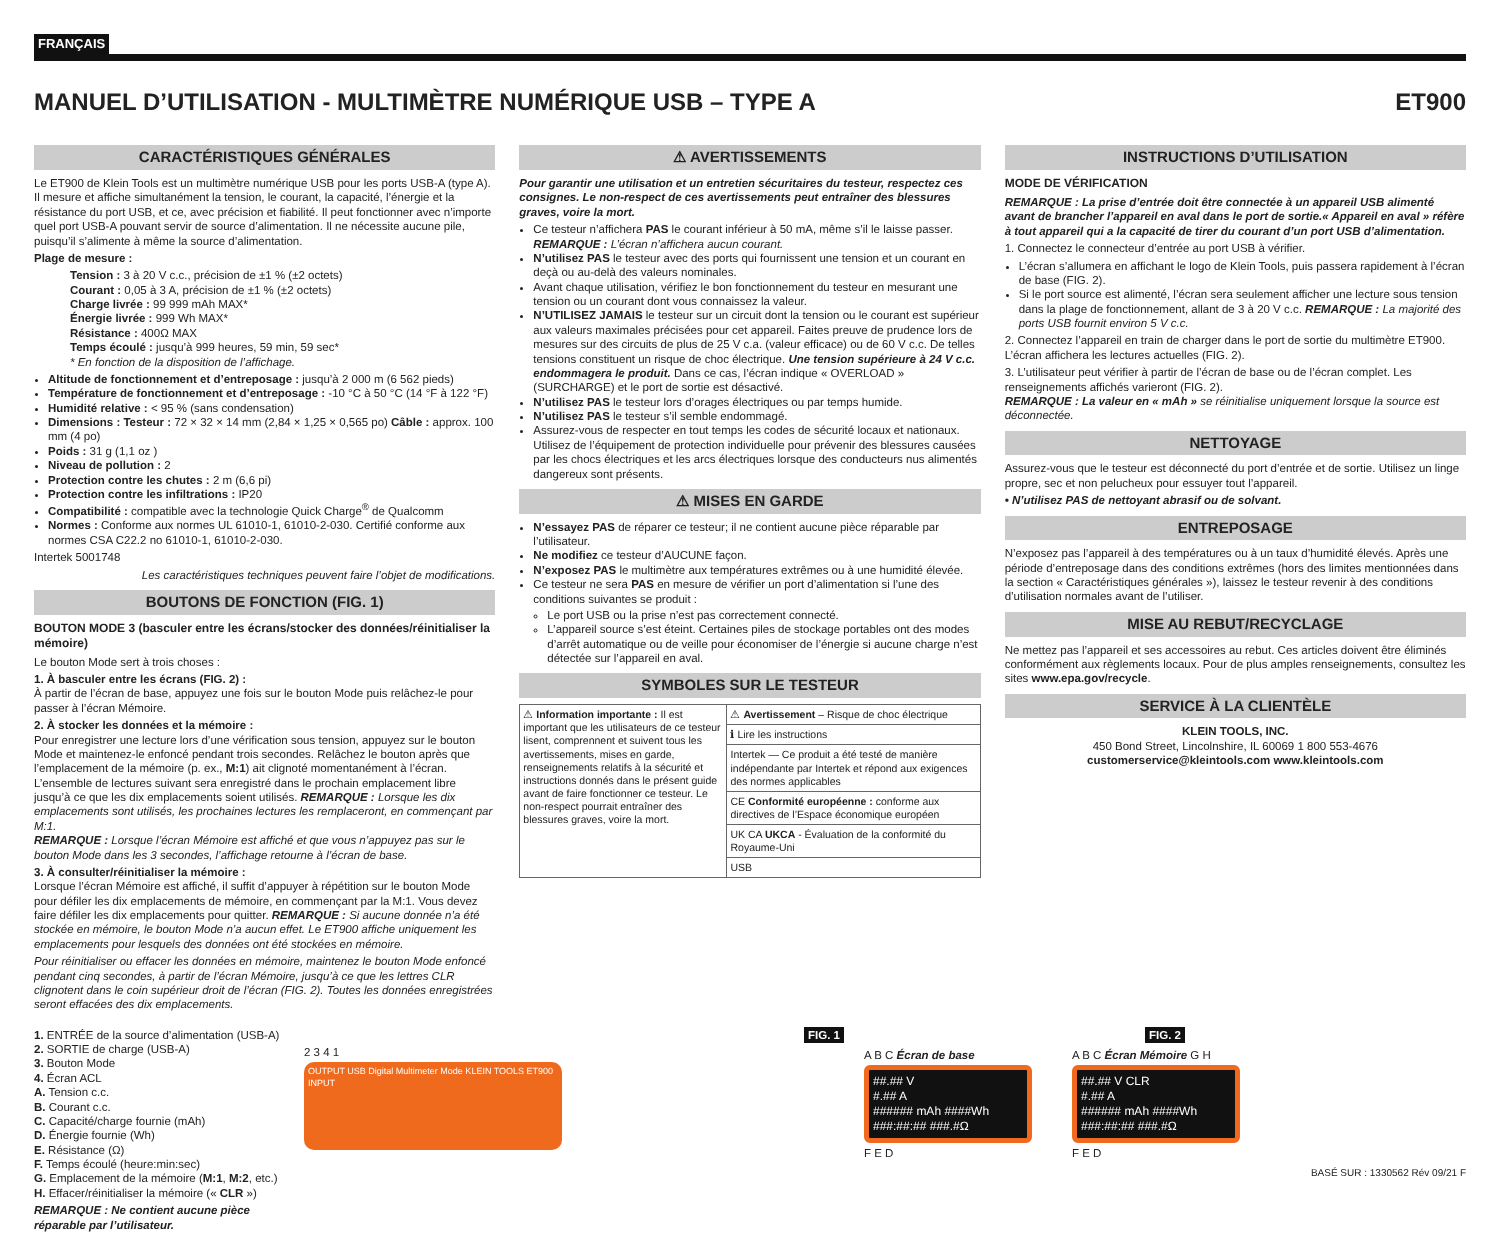FRANÇAIS
MANUEL D’UTILISATION - MULTIMÈTRE NUMÉRIQUE USB – TYPE A ET900
CARACTÉRISTIQUES GÉNÉRALES
Le ET900 de Klein Tools est un multimètre numérique USB pour les ports USB-A (type A). Il mesure et affiche simultanément la tension, le courant, la capacité, l’énergie et la résistance du port USB, et ce, avec précision et fiabilité. Il peut fonctionner avec n’importe quel port USB-A pouvant servir de source d’alimentation. Il ne nécessite aucune pile, puisqu’il s’alimente à même la source d’alimentation.
Plage de mesure :
Tension : 3 à 20 V c.c., précision de ±1 % (±2 octets)
Courant : 0,05 à 3 A, précision de ±1 % (±2 octets)
Charge livrée : 99 999 mAh MAX*
Énergie livrée : 999 Wh MAX*
Résistance : 400Ω MAX
Temps écoulé : jusqu’à 999 heures, 59 min, 59 sec*
* En fonction de la disposition de l’affichage.
Altitude de fonctionnement et d’entreposage : jusqu’à 2 000 m (6 562 pieds)
Température de fonctionnement et d’entreposage : -10 °C à 50 °C (14 °F à 122 °F)
Humidité relative : < 95 % (sans condensation)
Dimensions : Testeur : 72 × 32 × 14 mm (2,84 × 1,25 × 0,565 po) Câble : approx. 100 mm (4 po)
Poids : 31 g (1,1 oz )
Niveau de pollution : 2
Protection contre les chutes : 2 m (6,6 pi)
Protection contre les infiltrations : IP20
Compatibilité : compatible avec la technologie Quick Charge<sup>®</sup> de Qualcomm
Normes : Conforme aux normes UL 61010-1, 61010-2-030. Certifié conforme aux normes CSA C22.2 no 61010-1, 61010-2-030.
Intertek 5001748
Les caractéristiques techniques peuvent faire l’objet de modifications.
BOUTONS DE FONCTION (FIG. 1)
BOUTON MODE 3 (basculer entre les écrans/stocker des données/réinitialiser la mémoire)
Le bouton Mode sert à trois choses :
1. À basculer entre les écrans (FIG. 2) :
À partir de l’écran de base, appuyez une fois sur le bouton Mode puis relâchez-le pour passer à l’écran Mémoire.
2. À stocker les données et la mémoire :
Pour enregistrer une lecture lors d’une vérification sous tension, appuyez sur le bouton Mode et maintenez-le enfoncé pendant trois secondes. Relâchez le bouton après que l’emplacement de la mémoire (p. ex., M:1) ait clignoté momentanément à l’écran. L’ensemble de lectures suivant sera enregistré dans le prochain emplacement libre jusqu’à ce que les dix emplacements soient utilisés. REMARQUE : Lorsque les dix emplacements sont utilisés, les prochaines lectures les remplaceront, en commençant par M:1.
REMARQUE : Lorsque l’écran Mémoire est affiché et que vous n’appuyez pas sur le bouton Mode dans les 3 secondes, l’affichage retourne à l’écran de base.
3. À consulter/réinitialiser la mémoire :
Lorsque l’écran Mémoire est affiché, il suffit d’appuyer à répétition sur le bouton Mode pour défiler les dix emplacements de mémoire, en commençant par la M:1. Vous devez faire défiler les dix emplacements pour quitter. REMARQUE : Si aucune donnée n’a été stockée en mémoire, le bouton Mode n’a aucun effet. Le ET900 affiche uniquement les emplacements pour lesquels des données ont été stockées en mémoire.
Pour réinitialiser ou effacer les données en mémoire, maintenez le bouton Mode enfoncé pendant cinq secondes, à partir de l’écran Mémoire, jusqu’à ce que les lettres CLR clignotent dans le coin supérieur droit de l’écran (FIG. 2). Toutes les données enregistrées seront effacées des dix emplacements.
⚠ AVERTISSEMENTS
Pour garantir une utilisation et un entretien sécuritaires du testeur, respectez ces consignes. Le non-respect de ces avertissements peut entraîner des blessures graves, voire la mort.
Ce testeur n’affichera PAS le courant inférieur à 50 mA, même s’il le laisse passer. REMARQUE : L’écran n’affichera aucun courant.
N’utilisez PAS le testeur avec des ports qui fournissent une tension et un courant en deçà ou au-delà des valeurs nominales.
Avant chaque utilisation, vérifiez le bon fonctionnement du testeur en mesurant une tension ou un courant dont vous connaissez la valeur.
N’UTILISEZ JAMAIS le testeur sur un circuit dont la tension ou le courant est supérieur aux valeurs maximales précisées pour cet appareil. Faites preuve de prudence lors de mesures sur des circuits de plus de 25 V c.a. (valeur efficace) ou de 60 V c.c. De telles tensions constituent un risque de choc électrique. Une tension supérieure à 24 V c.c. endommagera le produit. Dans ce cas, l’écran indique « OVERLOAD » (SURCHARGE) et le port de sortie est désactivé.
N’utilisez PAS le testeur lors d’orages électriques ou par temps humide.
N’utilisez PAS le testeur s’il semble endommagé.
Assurez-vous de respecter en tout temps les codes de sécurité locaux et nationaux. Utilisez de l’équipement de protection individuelle pour prévenir des blessures causées par les chocs électriques et les arcs électriques lorsque des conducteurs nus alimentés dangereux sont présents.
⚠ MISES EN GARDE
N’essayez PAS de réparer ce testeur; il ne contient aucune pièce réparable par l’utilisateur.
Ne modifiez ce testeur d’AUCUNE façon.
N’exposez PAS le multimètre aux températures extrêmes ou à une humidité élevée.
Ce testeur ne sera PAS en mesure de vérifier un port d’alimentation si l’une des conditions suivantes se produit :
Le port USB ou la prise n’est pas correctement connecté.
L’appareil source s’est éteint. Certaines piles de stockage portables ont des modes d’arrêt automatique ou de veille pour économiser de l’énergie si aucune charge n’est détectée sur l’appareil en aval.
SYMBOLES SUR LE TESTEUR
| ⚠ Information importante : Il est important que les utilisateurs de ce testeur lisent, comprennent et suivent tous les avertissements, mises en garde, renseignements relatifs à la sécurité et instructions donnés dans le présent guide avant de faire fonctionner ce testeur. Le non-respect pourrait entraîner des blessures graves, voire la mort. | ⚠ Avertissement – Risque de choc électrique |
| | ℹ Lire les instructions |
| | Intertek — Ce produit a été testé de manière indépendante par Intertek et répond aux exigences des normes applicables |
| | CE Conformité européenne : conforme aux directives de l’Espace économique européen |
| | UK CA UKCA - Évaluation de la conformité du Royaume-Uni |
| | USB |
INSTRUCTIONS D’UTILISATION
MODE DE VÉRIFICATION
REMARQUE : La prise d’entrée doit être connectée à un appareil USB alimenté avant de brancher l’appareil en aval dans le port de sortie.« Appareil en aval » réfère à tout appareil qui a la capacité de tirer du courant d’un port USB d’alimentation.
1. Connectez le connecteur d’entrée au port USB à vérifier.
L’écran s’allumera en affichant le logo de Klein Tools, puis passera rapidement à l’écran de base (FIG. 2).
Si le port source est alimenté, l’écran sera seulement afficher une lecture sous tension dans la plage de fonctionnement, allant de 3 à 20 V c.c. REMARQUE : La majorité des ports USB fournit environ 5 V c.c.
2. Connectez l’appareil en train de charger dans le port de sortie du multimètre ET900. L’écran affichera les lectures actuelles (FIG. 2).
3. L’utilisateur peut vérifier à partir de l’écran de base ou de l’écran complet. Les renseignements affichés varieront (FIG. 2).
REMARQUE : La valeur en « mAh » se réinitialise uniquement lorsque la source est déconnectée.
NETTOYAGE
Assurez-vous que le testeur est déconnecté du port d’entrée et de sortie. Utilisez un linge propre, sec et non pelucheux pour essuyer tout l’appareil.
• N’utilisez PAS de nettoyant abrasif ou de solvant.
ENTREPOSAGE
N’exposez pas l’appareil à des températures ou à un taux d’humidité élevés. Après une période d’entreposage dans des conditions extrêmes (hors des limites mentionnées dans la section « Caractéristiques générales »), laissez le testeur revenir à des conditions d’utilisation normales avant de l’utiliser.
MISE AU REBUT/RECYCLAGE
Ne mettez pas l’appareil et ses accessoires au rebut. Ces articles doivent être éliminés conformément aux règlements locaux. Pour de plus amples renseignements, consultez les sites www.epa.gov/recycle.
SERVICE À LA CLIENTÈLE
KLEIN TOOLS, INC.
450 Bond Street, Lincolnshire, IL 60069 1 800 553-4676
customerservice@kleintools.com www.kleintools.com
1. ENTRÉE de la source d’alimentation (USB-A)
2. SORTIE de charge (USB-A)
3. Bouton Mode
4. Écran ACL
A. Tension c.c.
B. Courant c.c.
C. Capacité/charge fournie (mAh)
D. Énergie fournie (Wh)
E. Résistance (Ω)
F. Temps écoulé (heure:min:sec)
G. Emplacement de la mémoire (M:1, M:2, etc.)
H. Effacer/réinitialiser la mémoire (« CLR »)
REMARQUE : Ne contient aucune pièce réparable par l’utilisateur.
FIG. 1
2 3 4 1
OUTPUT USB Digital Multimeter Mode KLEIN TOOLS ET900 INPUT
FIG. 2
A B C Écran de base
##.## V
#.## A
###### mAh ####Wh
###:##:## ###.#Ω
F E D
A B C Écran Mémoire G H
##.## V CLR
#.## A
###### mAh ####Wh
###:##:## ###.#Ω
F E D
BASÉ SUR : 1330562 Rév 09/21 F